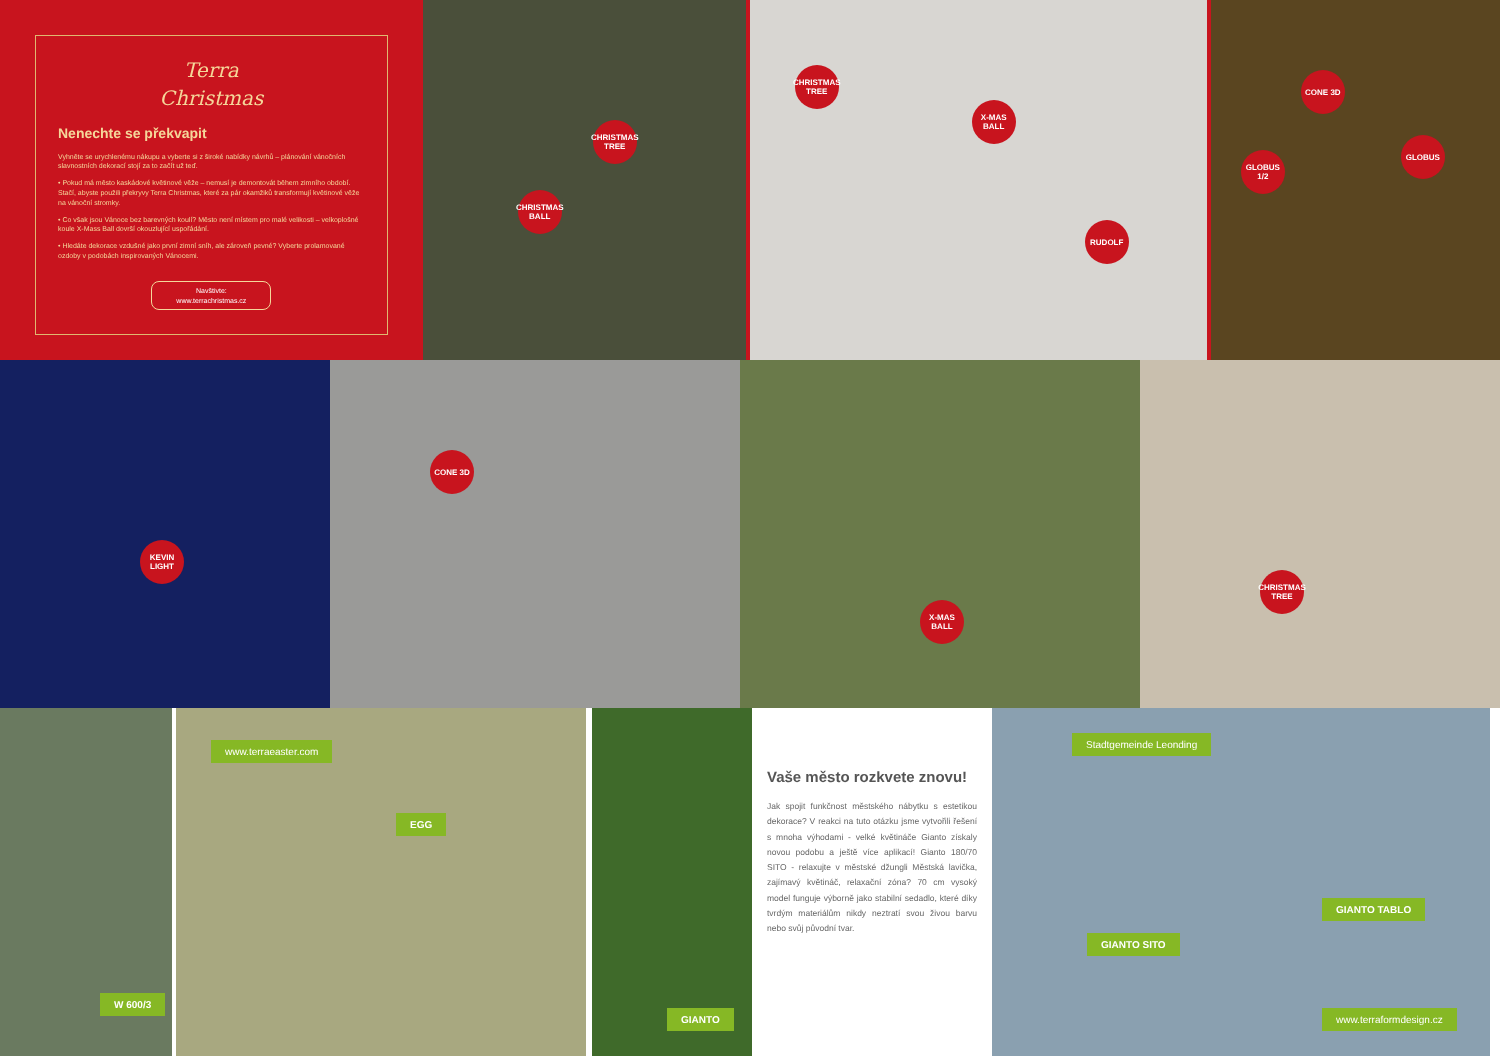Terra
Christmas
Nenechte se překvapit
Vyhněte se urychlenému nákupu a vyberte si z široké nabídky návrhů – plánování vánočních slavnostních dekorací stojí za to začít už teď.
• Pokud má město kaskádové květinové věže – nemusí je demontovát během zimního období. Stačí, abyste použili překryvy Terra Christmas, které za pár okamžiků transformují květinové věže na vánoční stromky.
• Co však jsou Vánoce bez barevných koulí? Město není místem pro malé velikosti – velkoplošné koule X-Mass Ball dovrší okouzlující uspořádání.
• Hledáte dekorace vzdušné jako první zimní sníh, ale zároveň pevné? Vyberte prolamované ozdoby v podobách inspirovaných Vánocemi.
Navštivte:
www.terrachristmas.cz
CHRISTMAS TREE
CHRISTMAS BALL
CHRISTMAS TREE
X-MAS BALL
RUDOLF
CONE 3D
GLOBUS 1/2
GLOBUS
KEVIN LIGHT
CONE 3D
X-MAS BALL
CHRISTMAS TREE
W 600/3
www.terraeaster.com
EGG
GIANTO
Vaše město rozkvete znovu!
Jak spojit funkčnost městského nábytku s estetikou dekorace? V reakci na tuto otázku jsme vytvořili řešení s mnoha výhodami - velké květináče Gianto získaly novou podobu a ještě více aplikací! Gianto 180/70 SITO - relaxujte v městské džungli Městská lavička, zajímavý květináč, relaxační zóna? 70 cm vysoký model funguje výborně jako stabilní sedadlo, které díky tvrdým materiálům nikdy neztratí svou živou barvu nebo svůj původní tvar.
Stadtgemeinde Leonding
GIANTO TABLO
GIANTO SITO
www.terraformdesign.cz